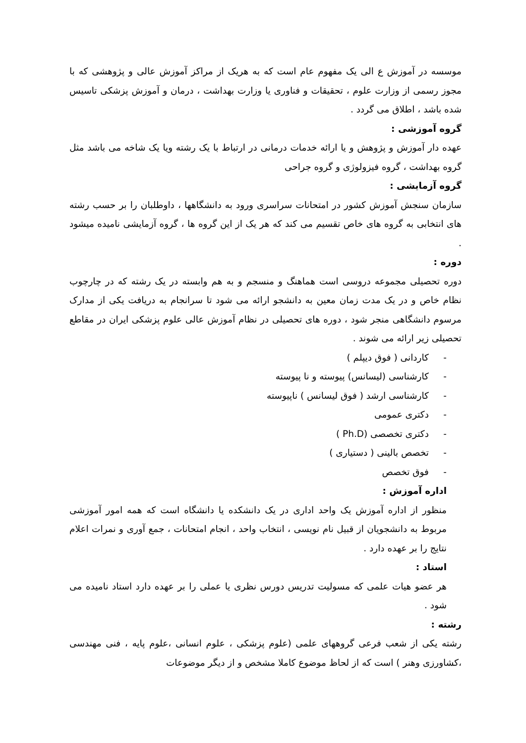موسسه در آموزش ع الی یک مفهوم عام است که به هریک از مراکز آموزش عالی و پژوهشی که با مجوز رسمی از وزارت علوم ، تحقیقات و فناوری یا وزارت بهداشت ، درمان و آموزش پزشکی تاسیس شده باشد ، اطلاق می گردد .
گروه آموزشی :
عهده دار آموزش و پژوهش و یا ارائه خدمات درمانی در ارتباط با یک رشته ویا یک شاخه می باشد مثل گروه بهداشت ، گروه فیزولوژی و گروه جراحی
گروه آزمایشی :
سازمان سنجش آموزش کشور در امتحانات سراسری ورود به دانشگاهها ، داوطلبان را بر حسب رشته های انتخابی به گروه های خاص تقسیم می کند که هر یک از این گروه ها ، گروه آزمایشی نامیده میشود .
دوره :
دوره تحصیلی مجموعه دروسی است هماهنگ و منسجم و به هم وابسته در یک رشته که در چارچوب نظام خاص و در یک مدت زمان معین به دانشجو ارائه می شود تا سرانجام به دریافت یکی از مدارک مرسوم دانشگاهی منجر شود ، دوره های تحصیلی در نظام آموزش عالی علوم پزشکی ایران در مقاطع تحصیلی زیر ارائه می شوند .
- کاردانی ( فوق دیپلم )
- کارشناسی (لیسانس) پیوسته و نا پیوسته
- کارشناسی ارشد ( فوق لیسانس ) ناپیوسته
- دکتری عمومی
- دکتری تخصصی (Ph.D )
- تخصص بالینی ( دستیاری )
- فوق تخصص
اداره آموزش :
منظور از اداره آموزش یک واحد اداری در یک دانشکده یا دانشگاه است که همه امور آموزشی مربوط به دانشجویان از قبیل نام نویسی ، انتخاب واحد ، انجام امتحانات ، جمع آوری و نمرات اعلام نتایج را بر عهده دارد .
استاد :
هر عضو هیات علمی که مسولیت تدریس دورس نظری یا عملی را بر عهده دارد استاد نامیده می شود .
رشته :
رشته یکی از شعب فرعی گروههای علمی (علوم پزشکی ، علوم انسانی ،علوم پایه ، فنی مهندسی ،کشاورزی وهنر ) است که از لحاظ موضوع کاملا مشخص و از دیگر موضوعات